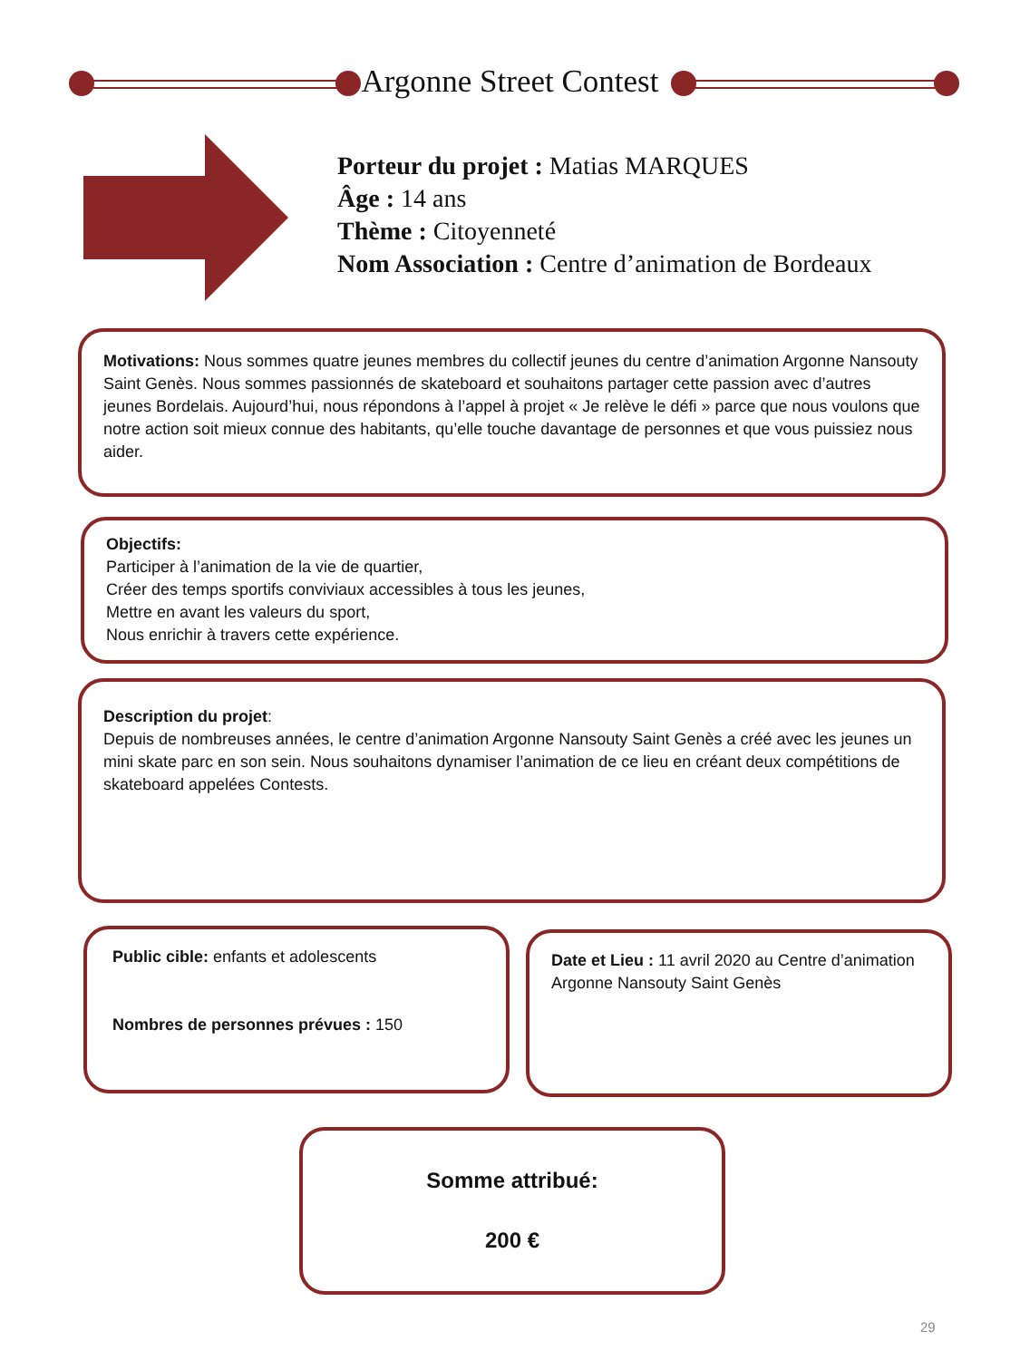Argonne Street Contest
Porteur du projet : Matias MARQUES
Âge : 14 ans
Thème : Citoyenneté
Nom Association : Centre d’animation de Bordeaux
Motivations: Nous sommes quatre jeunes membres du collectif jeunes du centre d’animation Argonne Nansouty Saint Genès. Nous sommes passionnés de skateboard et souhaitons partager cette passion avec d’autres jeunes Bordelais. Aujourd’hui, nous répondons à l’appel à projet « Je relève le défi » parce que nous voulons que notre action soit mieux connue des habitants, qu’elle touche davantage de personnes et que vous puissiez nous aider.
Objectifs:
Participer à l’animation de la vie de quartier,
Créer des temps sportifs conviviaux accessibles à tous les jeunes,
Mettre en avant les valeurs du sport,
Nous enrichir à travers cette expérience.
Description du projet:
Depuis de nombreuses années, le centre d’animation Argonne Nansouty Saint Genès a créé avec les jeunes un mini skate parc en son sein. Nous souhaitons dynamiser l’animation de ce lieu en créant deux compétitions de skateboard appelées Contests.
Public cible: enfants et adolescents
Nombres de personnes prévues : 150
Date et Lieu : 11 avril 2020 au Centre d’animation Argonne Nansouty Saint Genès
Somme attribué:
200 €
29